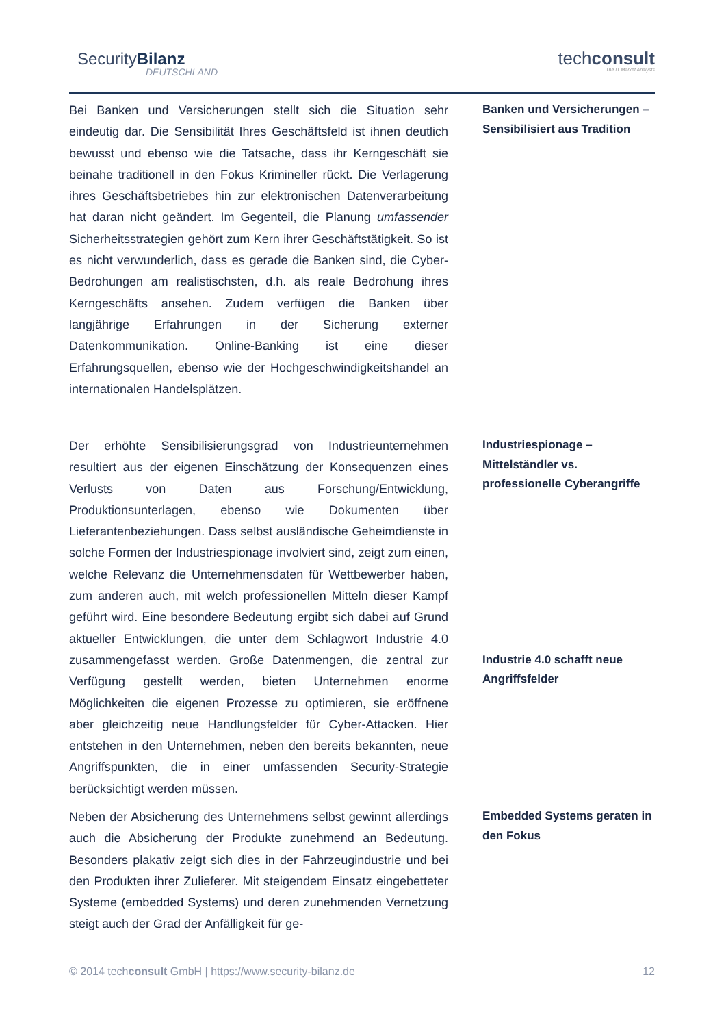SecurityBilanz
DEUTSCHLAND
techconsult
The IT Market Analysts
Bei Banken und Versicherungen stellt sich die Situation sehr eindeutig dar. Die Sensibilität Ihres Geschäftsfeld ist ihnen deutlich bewusst und ebenso wie die Tatsache, dass ihr Kerngeschäft sie beinahe traditionell in den Fokus Krimineller rückt. Die Verlagerung ihres Geschäftsbetriebes hin zur elektronischen Datenverarbeitung hat daran nicht geändert. Im Gegenteil, die Planung umfassender Sicherheitsstrategien gehört zum Kern ihrer Geschäftstätigkeit. So ist es nicht verwunderlich, dass es gerade die Banken sind, die Cyber-Bedrohungen am realistischsten, d.h. als reale Bedrohung ihres Kerngeschäfts ansehen. Zudem verfügen die Banken über langjährige Erfahrungen in der Sicherung externer Datenkommunikation. Online-Banking ist eine dieser Erfahrungsquellen, ebenso wie der Hochgeschwindigkeitshandel an internationalen Handelsplätzen.
Banken und Versicherungen – Sensibilisiert aus Tradition
Der erhöhte Sensibilisierungsgrad von Industrieunternehmen resultiert aus der eigenen Einschätzung der Konsequenzen eines Verlusts von Daten aus Forschung/Entwicklung, Produktionsunterlagen, ebenso wie Dokumenten über Lieferantenbeziehungen. Dass selbst ausländische Geheimdienste in solche Formen der Industriespionage involviert sind, zeigt zum einen, welche Relevanz die Unternehmensdaten für Wettbewerber haben, zum anderen auch, mit welch professionellen Mitteln dieser Kampf geführt wird. Eine besondere Bedeutung ergibt sich dabei auf Grund aktueller Entwicklungen, die unter dem Schlagwort Industrie 4.0 zusammengefasst werden. Große Datenmengen, die zentral zur Verfügung gestellt werden, bieten Unternehmen enorme Möglichkeiten die eigenen Prozesse zu optimieren, sie eröffnene aber gleichzeitig neue Handlungsfelder für Cyber-Attacken. Hier entstehen in den Unternehmen, neben den bereits bekannten, neue Angriffspunkten, die in einer umfassenden Security-Strategie berücksichtigt werden müssen.
Industriespionage – Mittelständler vs. professionelle Cyberangriffe
Industrie 4.0 schafft neue Angriffsfelder
Neben der Absicherung des Unternehmens selbst gewinnt allerdings auch die Absicherung der Produkte zunehmend an Bedeutung. Besonders plakativ zeigt sich dies in der Fahrzeugindustrie und bei den Produkten ihrer Zulieferer. Mit steigendem Einsatz eingebetteter Systeme (embedded Systems) und deren zunehmenden Vernetzung steigt auch der Grad der Anfälligkeit für ge-
Embedded Systems geraten in den Fokus
© 2014 techconsult GmbH | https://www.security-bilanz.de 12